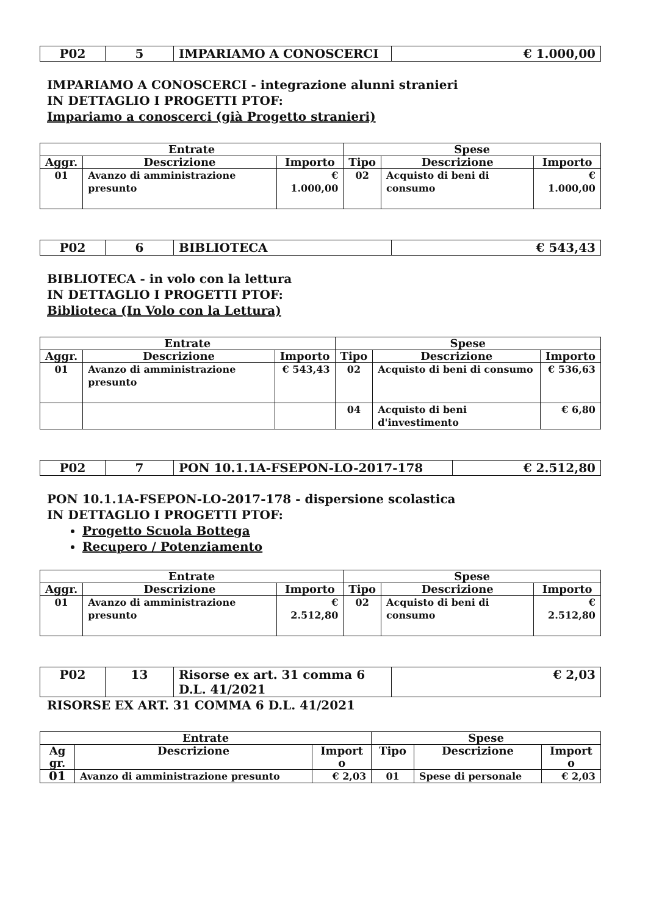| P02 | 5 | IMPARIAMO A CONOSCERCI | € 1.000,00 |
IMPARIAMO A CONOSCERCI - integrazione alunni stranieri
IN DETTAGLIO I PROGETTI PTOF:
Impariamo a conoscerci (già Progetto stranieri)
| Entrate | | | Spese | | |
| --- | --- | --- | --- | --- | --- |
| Aggr. | Descrizione | Importo | Tipo | Descrizione | Importo |
| 01 | Avanzo di amministrazione presunto | € 1.000,00 | 02 | Acquisto di beni di consumo | € 1.000,00 |
| P02 | 6 | BIBLIOTECA | € 543,43 |
BIBLIOTECA - in volo con la lettura
IN DETTAGLIO I PROGETTI PTOF:
Biblioteca (In Volo con la Lettura)
| Entrate | | | Spese | | |
| --- | --- | --- | --- | --- | --- |
| Aggr. | Descrizione | Importo | Tipo | Descrizione | Importo |
| 01 | Avanzo di amministrazione presunto | € 543,43 | 02 | Acquisto di beni di consumo | € 536,63 |
| | | | 04 | Acquisto di beni d'investimento | € 6,80 |
| P02 | 7 | PON 10.1.1A-FSEPON-LO-2017-178 | € 2.512,80 |
PON 10.1.1A-FSEPON-LO-2017-178 - dispersione scolastica
IN DETTAGLIO I PROGETTI PTOF:
Progetto Scuola Bottega
Recupero / Potenziamento
| Entrate | | | Spese | | |
| --- | --- | --- | --- | --- | --- |
| Aggr. | Descrizione | Importo | Tipo | Descrizione | Importo |
| 01 | Avanzo di amministrazione presunto | € 2.512,80 | 02 | Acquisto di beni di consumo | € 2.512,80 |
| P02 | 13 | Risorse ex art. 31 comma 6 D.L. 41/2021 | € 2,03 |
RISORSE EX ART. 31 COMMA 6 D.L. 41/2021
| Entrate | | | Spese | | |
| --- | --- | --- | --- | --- | --- |
| Ag gr. | Descrizione | Import o | Tipo | Descrizione | Import o |
| 01 | Avanzo di amministrazione presunto | € 2,03 | 01 | Spese di personale | € 2,03 |